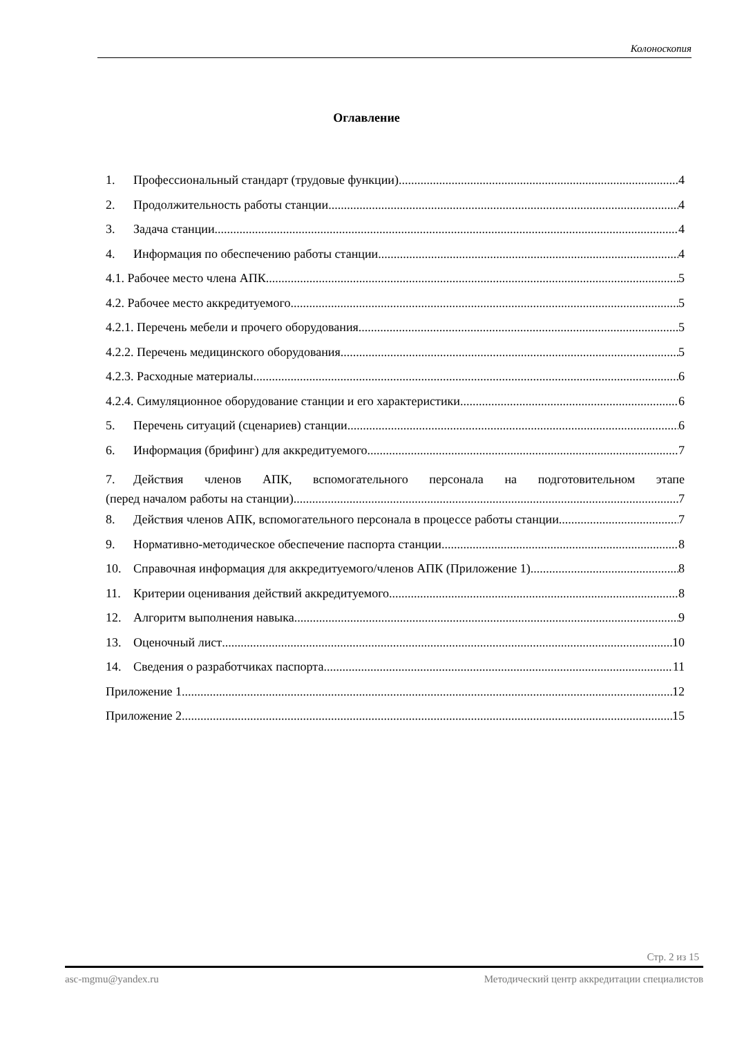Колоноскопия
Оглавление
1. Профессиональный стандарт (трудовые функции) 4
2. Продолжительность работы станции 4
3. Задача станции 4
4. Информация по обеспечению работы станции 4
4.1. Рабочее место члена АПК 5
4.2. Рабочее место аккредитуемого 5
4.2.1. Перечень мебели и прочего оборудования 5
4.2.2. Перечень медицинского оборудования 5
4.2.3. Расходные материалы 6
4.2.4. Симуляционное оборудование станции и его характеристики 6
5. Перечень ситуаций (сценариев) станции 6
6. Информация (брифинг) для аккредитуемого 7
7. Действия членов АПК, вспомогательного персонала на подготовительном этапе
(перед началом работы на станции) 7
8. Действия членов АПК, вспомогательного персонала в процессе работы станции 7
9. Нормативно-методическое обеспечение паспорта станции 8
10. Справочная информация для аккредитуемого/членов АПК (Приложение 1) 8
11. Критерии оценивания действий аккредитуемого 8
12. Алгоритм выполнения навыка 9
13. Оценочный лист 10
14. Сведения о разработчиках паспорта 11
Приложение 1 12
Приложение 2 15
Стр. 2 из 15
asc-mgmu@yandex.ru Методический центр аккредитации специалистов